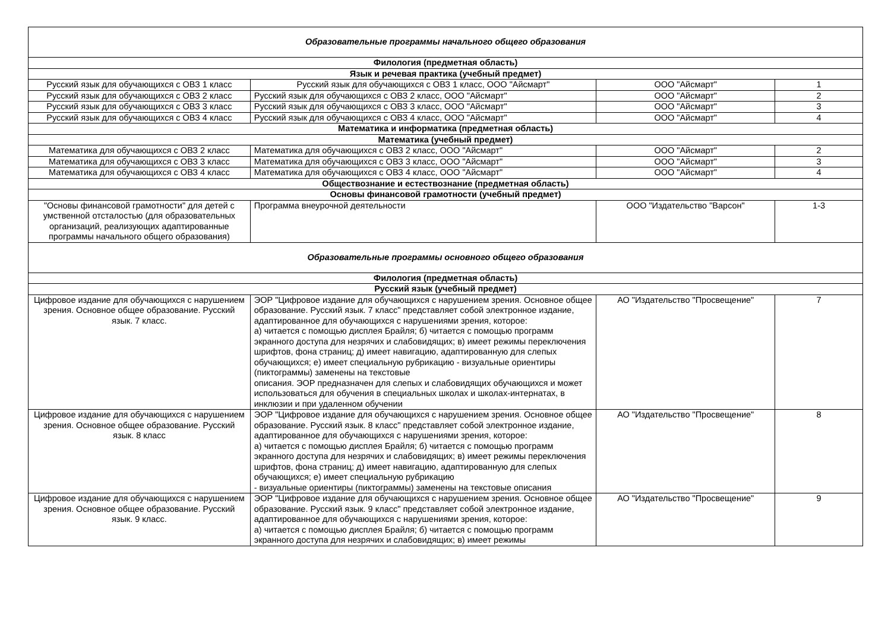| Образовательные программы начального общего образования | | | |
| --- | --- | --- | --- |
| Филология (предметная область) | | | |
| Язык и речевая практика (учебный предмет) | | | |
| Русский язык для обучающихся с ОВЗ 1 класс | Русский язык для обучающихся с ОВЗ 1 класс, ООО "Айсмарт" | ООО "Айсмарт" | 1 |
| Русский язык для обучающихся с ОВЗ 2 класс | Русский язык для обучающихся с ОВЗ 2 класс, ООО "Айсмарт" | ООО "Айсмарт" | 2 |
| Русский язык для обучающихся с ОВЗ 3 класс | Русский язык для обучающихся с ОВЗ 3 класс, ООО "Айсмарт" | ООО "Айсмарт" | 3 |
| Русский язык для обучающихся с ОВЗ 4 класс | Русский язык для обучающихся с ОВЗ 4 класс, ООО "Айсмарт" | ООО "Айсмарт" | 4 |
| Математика и информатика (предметная область) | | | |
| Математика (учебный предмет) | | | |
| Математика для обучающихся с ОВЗ 2 класс | Математика для обучающихся с ОВЗ 2 класс, ООО "Айсмарт" | ООО "Айсмарт" | 2 |
| Математика для обучающихся с ОВЗ 3 класс | Математика для обучающихся с ОВЗ 3 класс, ООО "Айсмарт" | ООО "Айсмарт" | 3 |
| Математика для обучающихся с ОВЗ 4 класс | Математика для обучающихся с ОВЗ 4 класс, ООО "Айсмарт" | ООО "Айсмарт" | 4 |
| Обществознание и естествознание (предметная область) | | | |
| Основы финансовой грамотности (учебный предмет) | | | |
| "Основы финансовой грамотности" для детей с умственной отсталостью (для образовательных организаций, реализующих адаптированные программы начального общего образования) | Программа внеурочной деятельности | ООО "Издательство "Варсон" | 1-3 |
| Образовательные программы основного общего образования | | | |
| Филология (предметная область) | | | |
| Русский язык (учебный предмет) | | | |
| Цифровое издание для обучающихся с нарушением зрения. Основное общее образование. Русский язык. 7 класс. | ЭОР "Цифровое издание для обучающихся с нарушением зрения. Основное общее образование. Русский язык. 7 класс" представляет собой электронное издание, адаптированное для обучающихся с нарушениями зрения, которое: а) читается с помощью дисплея Брайля; б) читается с помощью программ экранного доступа для незрячих и слабовидящих; в) имеет режимы переключения шрифтов, фона страниц; д) имеет навигацию, адаптированную для слепых обучающихся; е) имеет специальную рубрикацию - визуальные ориентиры (пиктограммы) заменены на текстовые описания. ЭОР предназначен для слепых и слабовидящих обучающихся и может использоваться для обучения в специальных школах и школах-интернатах, в инклюзии и при удаленном обучении | АО "Издательство "Просвещение" | 7 |
| Цифровое издание для обучающихся с нарушением зрения. Основное общее образование. Русский язык. 8 класс | ЭОР "Цифровое издание для обучающихся с нарушением зрения. Основное общее образование. Русский язык. 8 класс" представляет собой электронное издание, адаптированное для обучающихся с нарушениями зрения, которое: а) читается с помощью дисплея Брайля; б) читается с помощью программ экранного доступа для незрячих и слабовидящих; в) имеет режимы переключения шрифтов, фона страниц; д) имеет навигацию, адаптированную для слепых обучающихся; е) имеет специальную рубрикацию - визуальные ориентиры (пиктограммы) заменены на текстовые описания | АО "Издательство "Просвещение" | 8 |
| Цифровое издание для обучающихся с нарушением зрения. Основное общее образование. Русский язык. 9 класс. | ЭОР "Цифровое издание для обучающихся с нарушением зрения. Основное общее образование. Русский язык. 9 класс" представляет собой электронное издание, адаптированное для обучающихся с нарушениями зрения, которое: а) читается с помощью дисплея Брайля; б) читается с помощью программ экранного доступа для незрячих и слабовидящих; в) имеет режимы | АО "Издательство "Просвещение" | 9 |